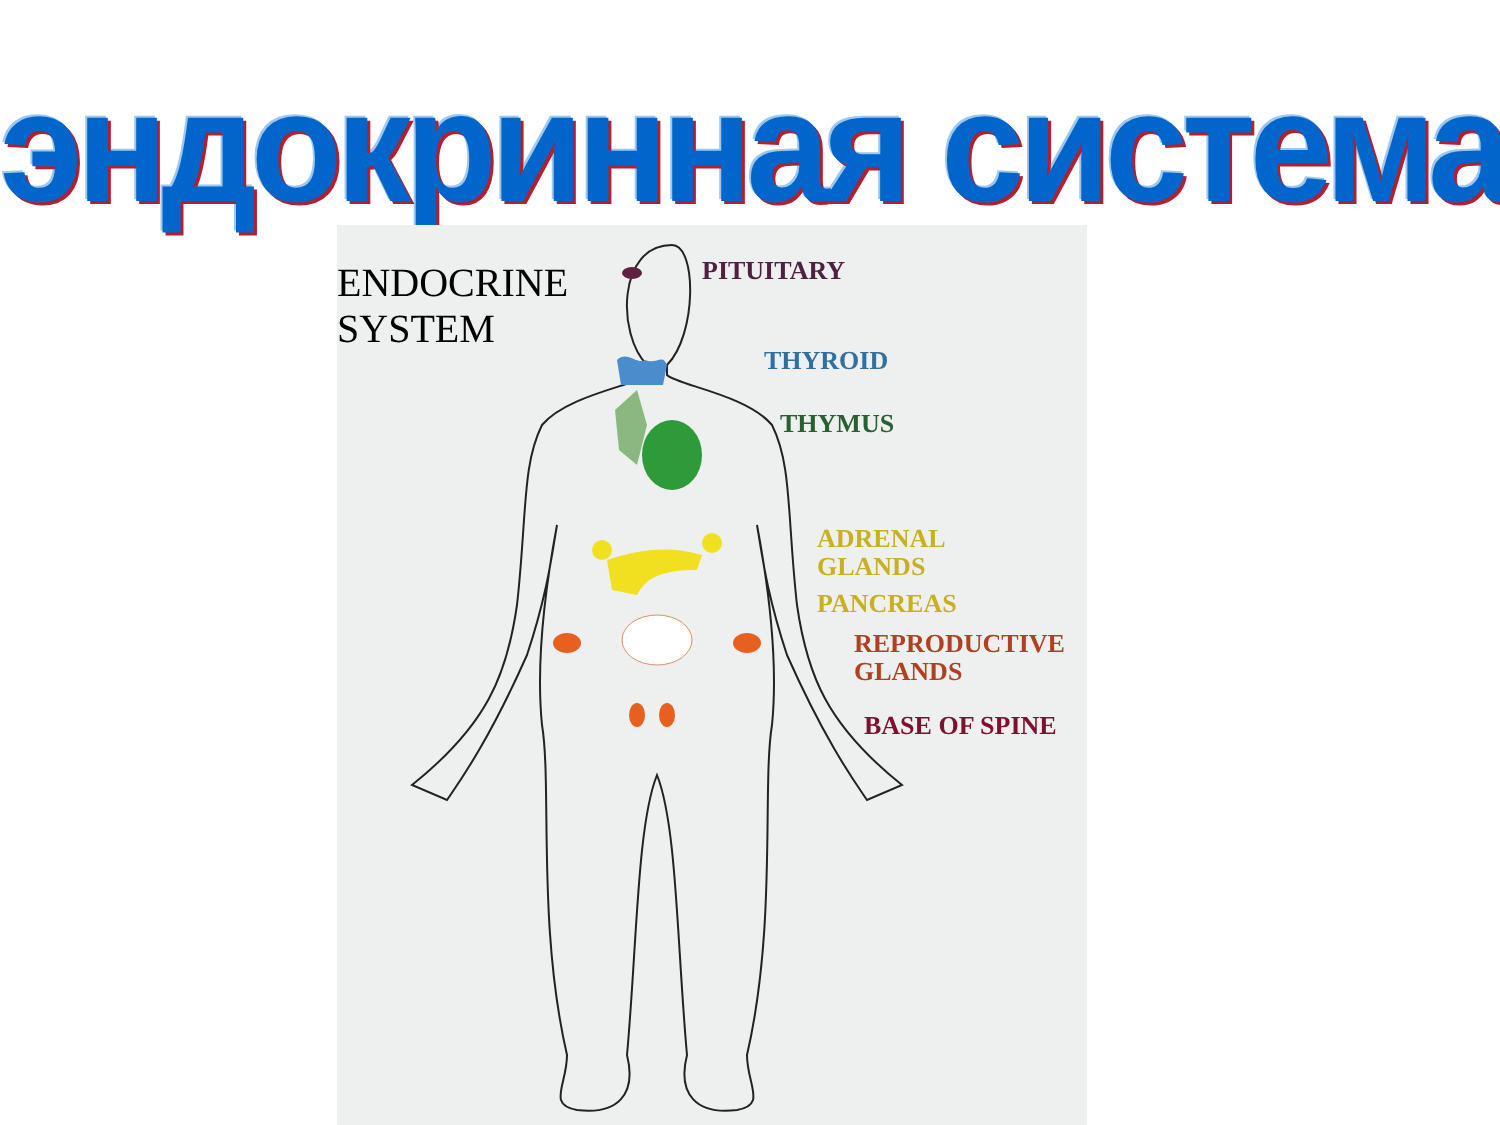эндокринная система
ENDOCRINE
SYSTEM
PITUITARY
THYROID
THYMUS
ADRENAL
GLANDS
PANCREAS
REPRODUCTIVE
GLANDS
BASE OF SPINE